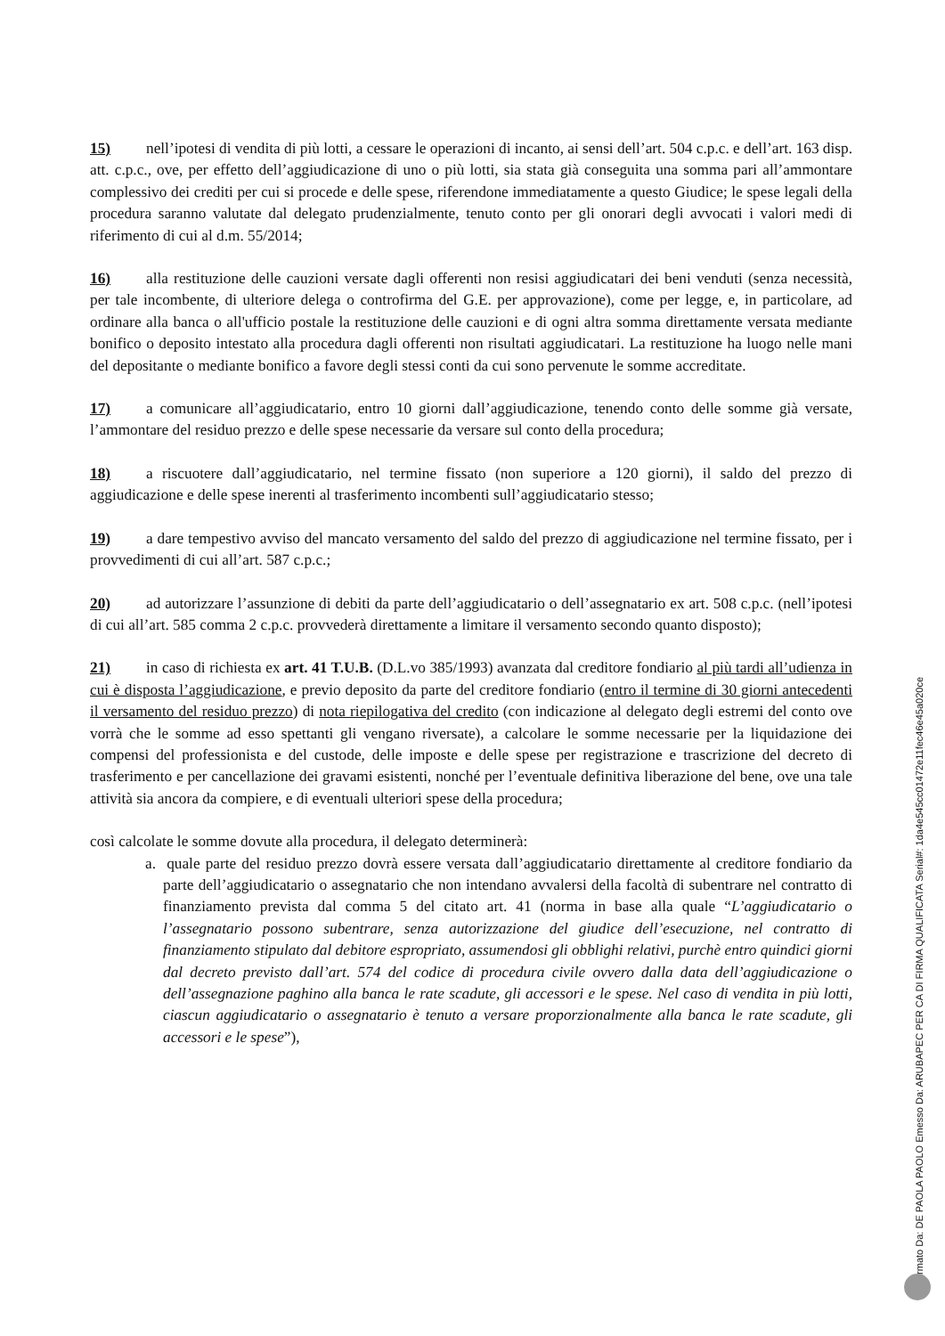15) nell’ipotesi di vendita di più lotti, a cessare le operazioni di incanto, ai sensi dell’art. 504 c.p.c. e dell’art. 163 disp. att. c.p.c., ove, per effetto dell’aggiudicazione di uno o più lotti, sia stata già conseguita una somma pari all’ammontare complessivo dei crediti per cui si procede e delle spese, riferendone immediatamente a questo Giudice; le spese legali della procedura saranno valutate dal delegato prudenzialmente, tenuto conto per gli onorari degli avvocati i valori medi di riferimento di cui al d.m. 55/2014;
16) alla restituzione delle cauzioni versate dagli offerenti non resisi aggiudicatari dei beni venduti (senza necessità, per tale incombente, di ulteriore delega o controfirma del G.E. per approvazione), come per legge, e, in particolare, ad ordinare alla banca o all'ufficio postale la restituzione delle cauzioni e di ogni altra somma direttamente versata mediante bonifico o deposito intestato alla procedura dagli offerenti non risultati aggiudicatari. La restituzione ha luogo nelle mani del depositante o mediante bonifico a favore degli stessi conti da cui sono pervenute le somme accreditate.
17) a comunicare all’aggiudicatario, entro 10 giorni dall’aggiudicazione, tenendo conto delle somme già versate, l’ammontare del residuo prezzo e delle spese necessarie da versare sul conto della procedura;
18) a riscuotere dall’aggiudicatario, nel termine fissato (non superiore a 120 giorni), il saldo del prezzo di aggiudicazione e delle spese inerenti al trasferimento incombenti sull’aggiudicatario stesso;
19) a dare tempestivo avviso del mancato versamento del saldo del prezzo di aggiudicazione nel termine fissato, per i provvedimenti di cui all’art. 587 c.p.c.;
20) ad autorizzare l’assunzione di debiti da parte dell’aggiudicatario o dell’assegnatario ex art. 508 c.p.c. (nell’ipotesi di cui all’art. 585 comma 2 c.p.c. provvederà direttamente a limitare il versamento secondo quanto disposto);
21) in caso di richiesta ex art. 41 T.U.B. (D.L.vo 385/1993) avanzata dal creditore fondiario al più tardi all’udienza in cui è disposta l’aggiudicazione, e previo deposito da parte del creditore fondiario (entro il termine di 30 giorni antecedenti il versamento del residuo prezzo) di nota riepilogativa del credito (con indicazione al delegato degli estremi del conto ove vorrà che le somme ad esso spettanti gli vengano riversate), a calcolare le somme necessarie per la liquidazione dei compensi del professionista e del custode, delle imposte e delle spese per registrazione e trascrizione del decreto di trasferimento e per cancellazione dei gravami esistenti, nonché per l’eventuale definitiva liberazione del bene, ove una tale attività sia ancora da compiere, e di eventuali ulteriori spese della procedura;
così calcolate le somme dovute alla procedura, il delegato determinerà:
a. quale parte del residuo prezzo dovrà essere versata dall’aggiudicatario direttamente al creditore fondiario da parte dell’aggiudicatario o assegnatario che non intendano avvalersi della facoltà di subentrare nel contratto di finanziamento prevista dal comma 5 del citato art. 41 (norma in base alla quale “L’aggiudicatario o l’assegnatario possono subentrare, senza autorizzazione del giudice dell’esecuzione, nel contratto di finanziamento stipulato dal debitore espropriato, assumendosi gli obblighi relativi, purchè entro quindici giorni dal decreto previsto dall’art. 574 del codice di procedura civile ovvero dalla data dell’aggiudicazione o dell’assegnazione paghino alla banca le rate scadute, gli accessori e le spese. Nel caso di vendita in più lotti, ciascun aggiudicatario o assegnatario è tenuto a versare proporzionalmente alla banca le rate scadute, gli accessori e le spese”),
Firmato Da: DE PAOLA PAOLO Emesso Da: ARUBAPEC PER CA DI FIRMA QUALIFICATA Serial#: 1da4e545cc01472e11fec46e45a020ce